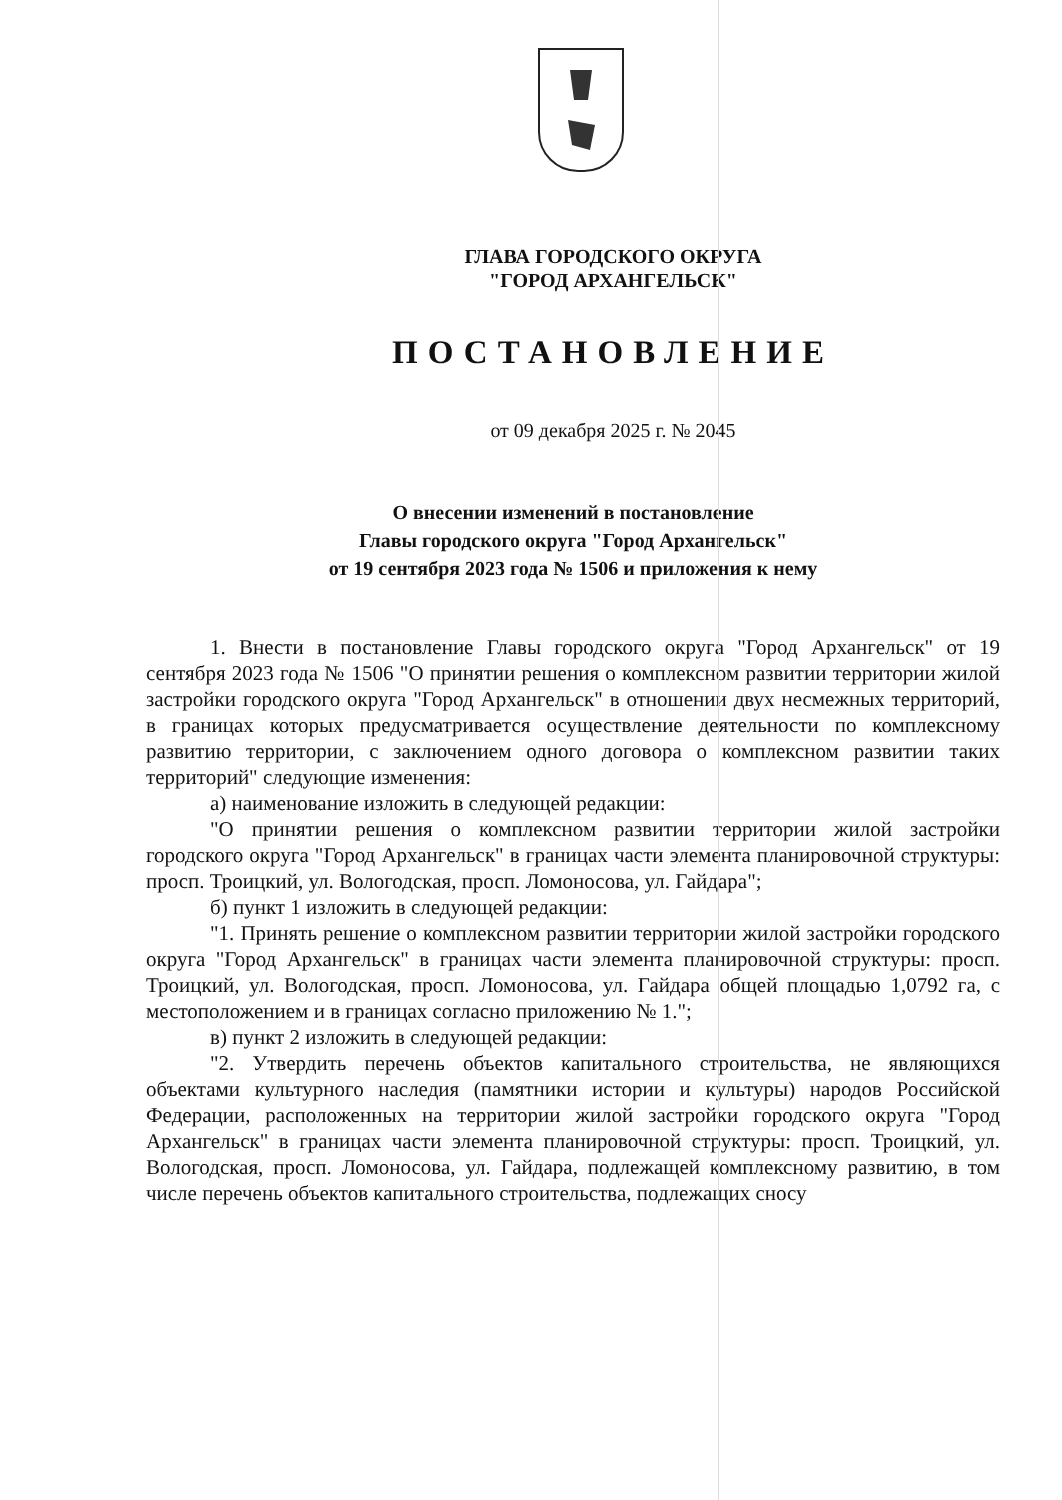ГЛАВА ГОРОДСКОГО ОКРУГА
"ГОРОД АРХАНГЕЛЬСК"
ПОСТАНОВЛЕНИЕ
от 09 декабря 2025 г. № 2045
О внесении изменений в постановление
Главы городского округа "Город Архангельск"
от 19 сентября 2023 года № 1506 и приложения к нему
1. Внести в постановление Главы городского округа "Город Архангельск" от 19 сентября 2023 года № 1506 "О принятии решения о комплексном развитии территории жилой застройки городского округа "Город Архангельск" в отношении двух несмежных территорий, в границах которых предусматривается осуществление деятельности по комплексному развитию территории, с заключением одного договора о комплексном развитии таких территорий" следующие изменения:
а) наименование изложить в следующей редакции:
"О принятии решения о комплексном развитии территории жилой застройки городского округа "Город Архангельск" в границах части элемента планировочной структуры: просп. Троицкий, ул. Вологодская, просп. Ломоносова, ул. Гайдара";
б) пункт 1 изложить в следующей редакции:
"1. Принять решение о комплексном развитии территории жилой застройки городского округа "Город Архангельск" в границах части элемента планировочной структуры: просп. Троицкий, ул. Вологодская, просп. Ломоносова, ул. Гайдара общей площадью 1,0792 га, с местоположением и в границах согласно приложению № 1.";
в) пункт 2 изложить в следующей редакции:
"2. Утвердить перечень объектов капитального строительства, не являющихся объектами культурного наследия (памятники истории и культуры) народов Российской Федерации, расположенных на территории жилой застройки городского округа "Город Архангельск" в границах части элемента планировочной структуры: просп. Троицкий, ул. Вологодская, просп. Ломоносова, ул. Гайдара, подлежащей комплексному развитию, в том числе перечень объектов капитального строительства, подлежащих сносу